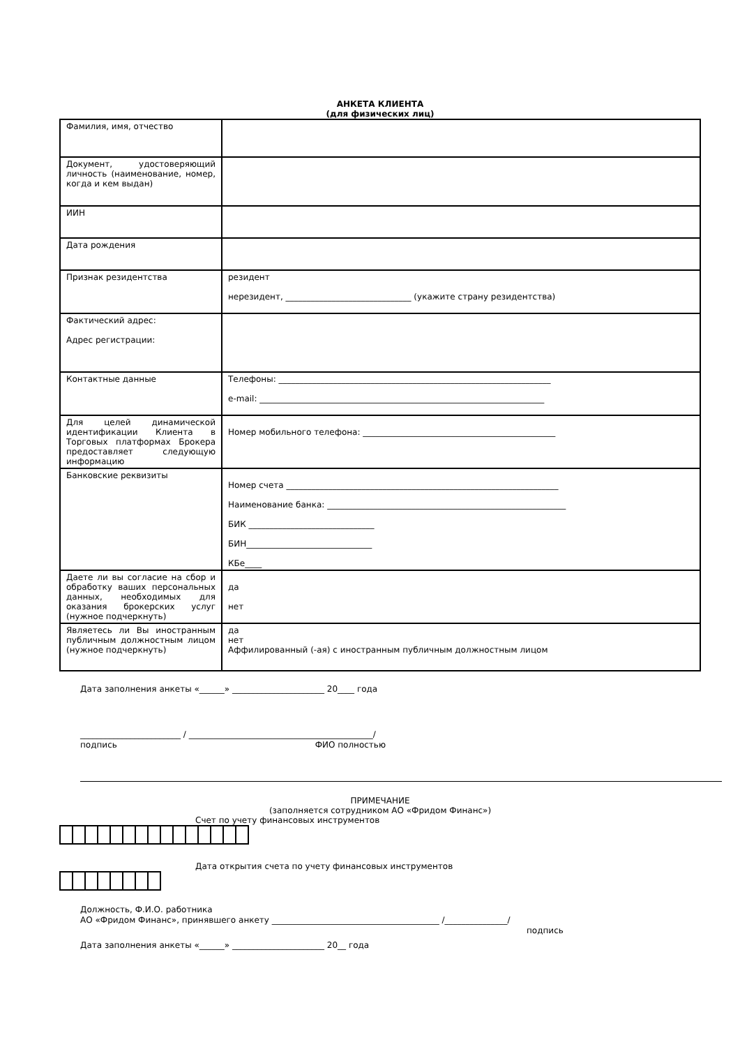АНКЕТА КЛИЕНТА
(для физических лиц)
| Фамилия, имя, отчество | |
| Документ, удостоверяющий личность (наименование, номер, когда и кем выдан) | |
| ИИН | |
| Дата рождения | |
| Признак резидентства | резидент нерезидент, ______________________________ (укажите страну резидентства) |
| Фактический адрес: Адрес регистрации: | |
| Контактные данные | Телефоны: _________________________________________________________________ e-mail: ____________________________________________________________________ |
| Для целей динамической идентификации Клиента в Торговых платформах Брокера предоставляет следующую информацию | Номер мобильного телефона: ______________________________________________ |
| Банковские реквизиты | Номер счета _________________________________________________________________ Наименование банка: _________________________________________________________ БИК ______________________________ БИН______________________________ КБе____ |
| Даете ли вы согласие на сбор и обработку ваших персональных данных, необходимых для оказания брокерских услуг (нужное подчеркнуть) | да нет |
| Являетесь ли Вы иностранным публичным должностным лицом (нужное подчеркнуть) | да нет Аффилированный (-ая) с иностранным публичным должностным лицом |
Дата заполнения анкеты «______» ______________________ 20____ года
________________________ / ____________________________________________/
подпись ФИО полностью
ПРИМЕЧАНИЕ
(заполняется сотрудником АО «Фридом Финанс»)
Счет по учету финансовых инструментов
Дата открытия счета по учету финансовых инструментов
Должность, Ф.И.О. работника
АО «Фридом Финанс», принявшего анкету ________________________________________ /_______________/
подпись
Дата заполнения анкеты «______» ______________________ 20__ года